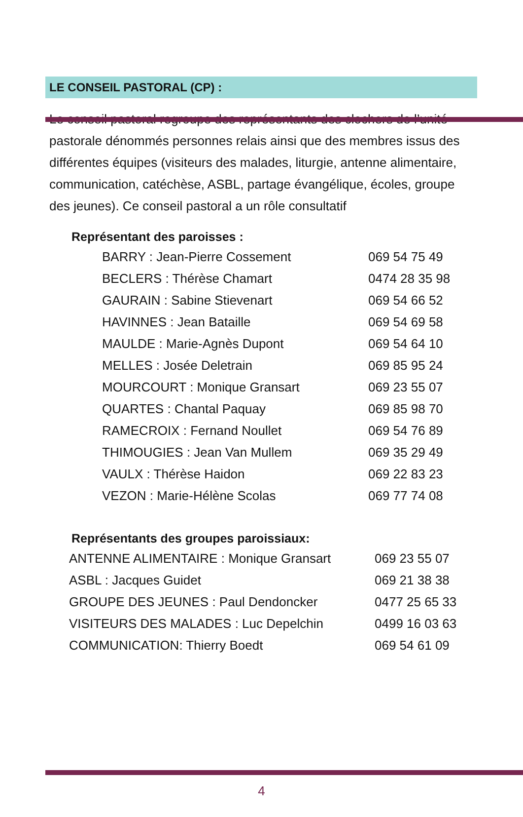LE CONSEIL PASTORAL (CP) :
Le conseil pastoral regroupe des représentants des clochers de l’unité pastorale dénommés personnes relais ainsi que des membres issus des différentes équipes (visiteurs des malades, liturgie, antenne alimentaire, communication, catéchèse, ASBL, partage évangélique, écoles, groupe des jeunes). Ce conseil pastoral a un rôle consultatif
Représentant des paroisses :
| BARRY : Jean-Pierre Cossement | 069 54 75 49 |
| BECLERS : Thérèse Chamart | 0474 28 35 98 |
| GAURAIN : Sabine Stievenart | 069 54 66 52 |
| HAVINNES : Jean Bataille | 069 54 69 58 |
| MAULDE : Marie-Agnès Dupont | 069 54 64 10 |
| MELLES : Josée Deletrain | 069 85 95 24 |
| MOURCOURT : Monique Gransart | 069 23 55 07 |
| QUARTES : Chantal Paquay | 069 85 98 70 |
| RAMECROIX : Fernand Noullet | 069 54 76 89 |
| THIMOUGIES : Jean Van Mullem | 069 35 29 49 |
| VAULX : Thérèse Haidon | 069 22 83 23 |
| VEZON : Marie-Hélène Scolas | 069 77 74 08 |
Représentants des groupes paroissiaux:
| ANTENNE ALIMENTAIRE : Monique Gransart | 069 23 55 07 |
| ASBL : Jacques Guidet | 069 21 38 38 |
| GROUPE DES JEUNES : Paul Dendoncker | 0477 25 65 33 |
| VISITEURS DES MALADES : Luc Depelchin | 0499 16 03 63 |
| COMMUNICATION: Thierry Boedt | 069 54 61 09 |
4